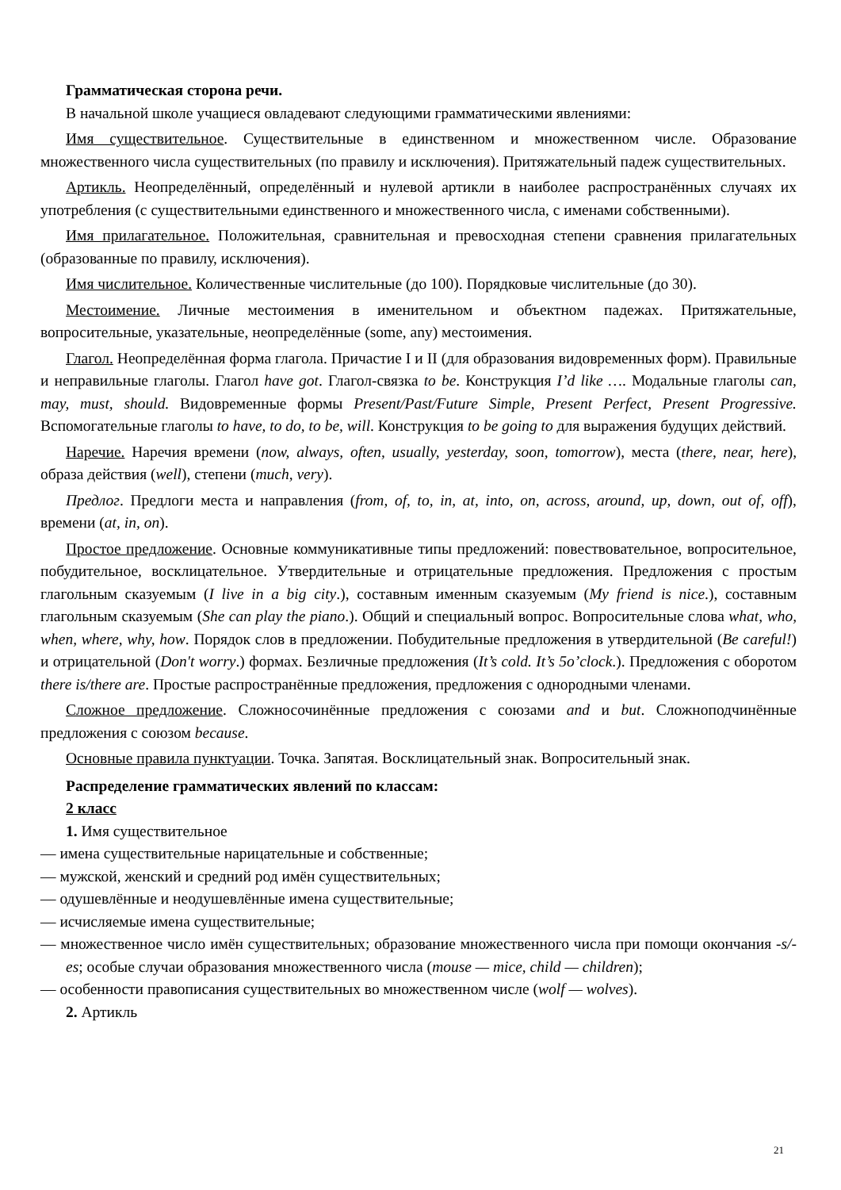Грамматическая сторона речи.
В начальной школе учащиеся овладевают следующими грамматическими явлениями:
Имя существительное. Существительные в единственном и множественном числе. Образование множественного числа существительных (по правилу и исключения). Притяжательный падеж существительных.
Артикль. Неопределённый, определённый и нулевой артикли в наиболее распространённых случаях их употребления (с существительными единственного и множественного числа, с именами собственными).
Имя прилагательное. Положительная, сравнительная и превосходная степени сравнения прилагательных (образованные по правилу, исключения).
Имя числительное. Количественные числительные (до 100). Порядковые числительные (до 30).
Местоимение. Личные местоимения в именительном и объектном падежах. Притяжательные, вопросительные, указательные, неопределённые (some, any) местоимения.
Глагол. Неопределённая форма глагола. Причастие I и II (для образования видовременных форм). Правильные и неправильные глаголы. Глагол have got. Глагол-связка to be. Конструкция I’d like …. Модальные глаголы can, may, must, should. Видовременные формы Present/Past/Future Simple, Present Perfect, Present Progressive. Вспомогательные глаголы to have, to do, to be, will. Конструкция to be going to для выражения будущих действий.
Наречие. Наречия времени (now, always, often, usually, yesterday, soon, tomorrow), места (there, near, here), образа действия (well), степени (much, very).
Предлог. Предлоги места и направления (from, of, to, in, at, into, on, across, around, up, down, out of, off), времени (at, in, on).
Простое предложение. Основные коммуникативные типы предложений: повествовательное, вопросительное, побудительное, восклицательное. Утвердительные и отрицательные предложения. Предложения с простым глагольным сказуемым (I live in a big city.), составным именным сказуемым (My friend is nice.), составным глагольным сказуемым (She can play the piano.). Общий и специальный вопрос. Вопросительные слова what, who, when, where, why, how. Порядок слов в предложении. Побудительные предложения в утвердительной (Be careful!) и отрицательной (Don't worry.) формах. Безличные предложения (It’s cold. It’s 5o’clock.). Предложения с оборотом there is/there are. Простые распространённые предложения, предложения с однородными членами.
Сложное предложение. Сложносочинённые предложения с союзами and и but. Сложноподчинённые предложения с союзом because.
Основные правила пунктуации. Точка. Запятая. Восклицательный знак. Вопросительный знак.
Распределение грамматических явлений по классам:
2 класс
1. Имя существительное
— имена существительные нарицательные и собственные;
— мужской, женский и средний род имён существительных;
— одушевлённые и неодушевлённые имена существительные;
— исчисляемые имена существительные;
— множественное число имён существительных; образование множественного числа при помощи окончания -s/-es; особые случаи образования множественного числа (mouse — mice, child — children);
— особенности правописания существительных во множественном числе (wolf — wolves).
2. Артикль
21